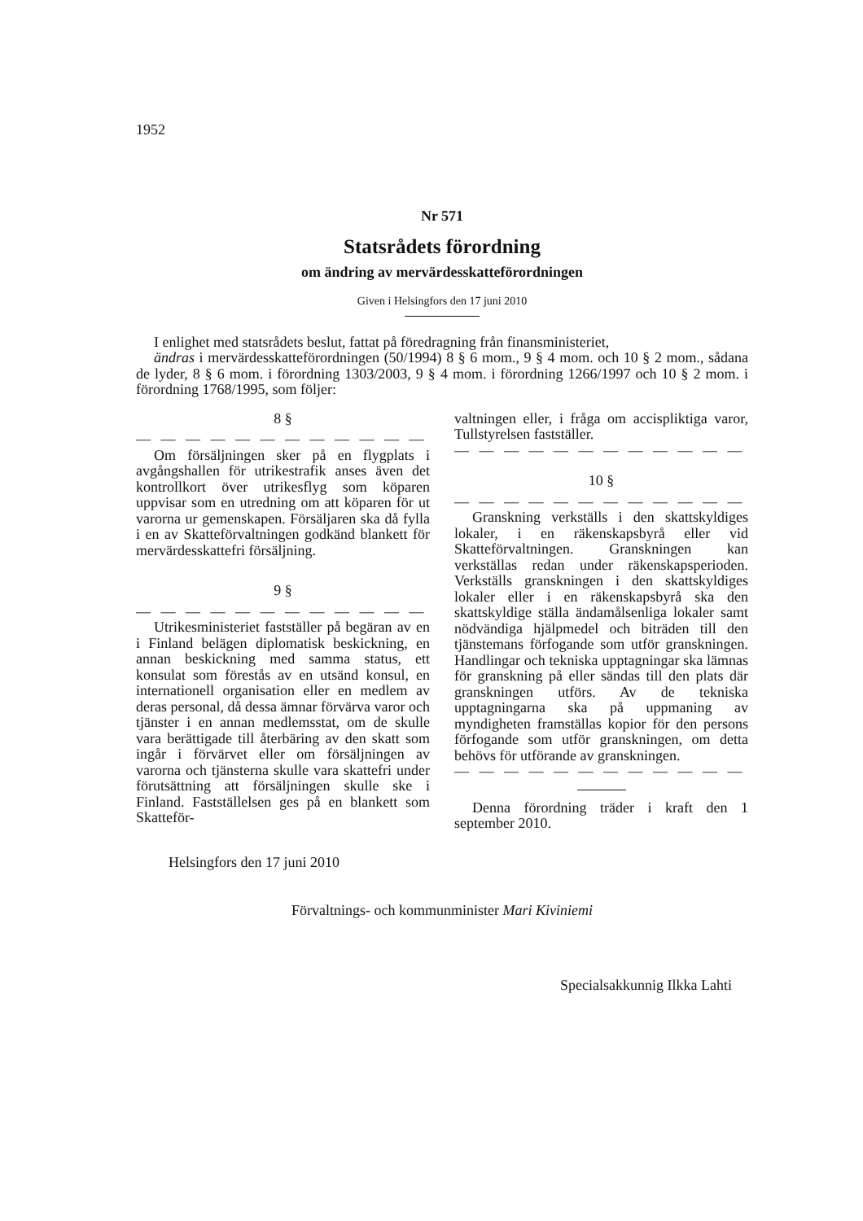1952
Nr 571
Statsrådets förordning
om ändring av mervärdesskatteförordningen
Given i Helsingfors den 17 juni 2010
I enlighet med statsrådets beslut, fattat på föredragning från finansministeriet,
ändras i mervärdesskatteförordningen (50/1994) 8 § 6 mom., 9 § 4 mom. och 10 § 2 mom., sådana de lyder, 8 § 6 mom. i förordning 1303/2003, 9 § 4 mom. i förordning 1266/1997 och 10 § 2 mom. i förordning 1768/1995, som följer:
8 §
— — — — — — — — — — — — — —
Om försäljningen sker på en flygplats i avgångshallen för utrikestrafik anses även det kontrollkort över utrikesflyg som köparen uppvisar som en utredning om att köparen för ut varorna ur gemenskapen. Försäljaren ska då fylla i en av Skatteförvaltningen godkänd blankett för mervärdesskattefri försäljning.
9 §
— — — — — — — — — — — — — —
Utrikesministeriet fastställer på begäran av en i Finland belägen diplomatisk beskickning, en annan beskickning med samma status, ett konsulat som förestås av en utsänd konsul, en internationell organisation eller en medlem av deras personal, då dessa ämnar förvärva varor och tjänster i en annan medlemsstat, om de skulle vara berättigade till återbäring av den skatt som ingår i förvärvet eller om försäljningen av varorna och tjänsterna skulle vara skattefri under förutsättning att försäljningen skulle ske i Finland. Fastställelsen ges på en blankett som Skatteför-
valtningen eller, i fråga om accispliktiga varor, Tullstyrelsen fastställer.
— — — — — — — — — — — — — —
10 §
— — — — — — — — — — — — — —
Granskning verkställs i den skattskyldiges lokaler, i en räkenskapsbyrå eller vid Skatteförvaltningen. Granskningen kan verkställas redan under räkenskapsperioden. Verkställs granskningen i den skattskyldiges lokaler eller i en räkenskapsbyrå ska den skattskyldige ställa ändamålsenliga lokaler samt nödvändiga hjälpmedel och biträden till den tjänstemans förfogande som utför granskningen. Handlingar och tekniska upptagningar ska lämnas för granskning på eller sändas till den plats där granskningen utförs. Av de tekniska upptagningarna ska på uppmaning av myndigheten framställas kopior för den persons förfogande som utför granskningen, om detta behövs för utförande av granskningen.
— — — — — — — — — — — — — —
Denna förordning träder i kraft den 1 september 2010.
Helsingfors den 17 juni 2010
Förvaltnings- och kommunminister Mari Kiviniemi
Specialsakkunnig Ilkka Lahti